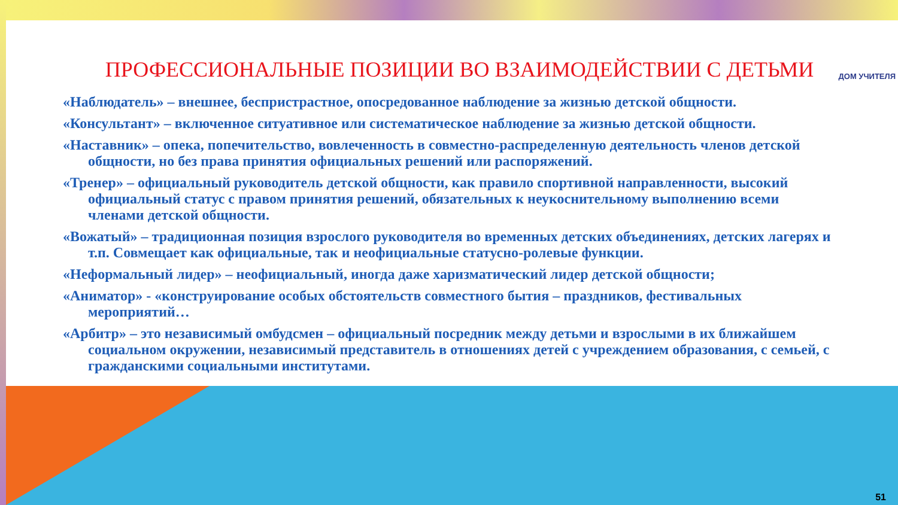ДОМ УЧИТЕЛЯ
ПРОФЕССИОНАЛЬНЫЕ ПОЗИЦИИ ВО ВЗАИМОДЕЙСТВИИ С ДЕТЬМИ
«Наблюдатель» – внешнее, беспристрастное, опосредованное наблюдение за жизнью детской общности.
«Консультант» – включенное ситуативное или систематическое наблюдение за жизнью детской общности.
«Наставник» – опека, попечительство, вовлеченность в совместно-распределенную деятельность членов детской общности, но без права принятия официальных решений или распоряжений.
«Тренер» – официальный руководитель детской общности, как правило спортивной направленности, высокий официальный статус с правом принятия решений, обязательных к неукоснительному выполнению всеми членами детской общности.
«Вожатый» – традиционная позиция взрослого руководителя во временных детских объединениях, детских лагерях и т.п. Совмещает как официальные, так и неофициальные статусно-ролевые функции.
«Неформальный лидер» – неофициальный, иногда даже харизматический лидер детской общности;
«Аниматор» - «конструирование особых обстоятельств совместного бытия – праздников, фестивальных мероприятий…
«Арбитр» – это независимый омбудсмен – официальный посредник между детьми и взрослыми в их ближайшем социальном окружении, независимый представитель в отношениях детей с учреждением образования, с семьей, с гражданскими социальными институтами.
51